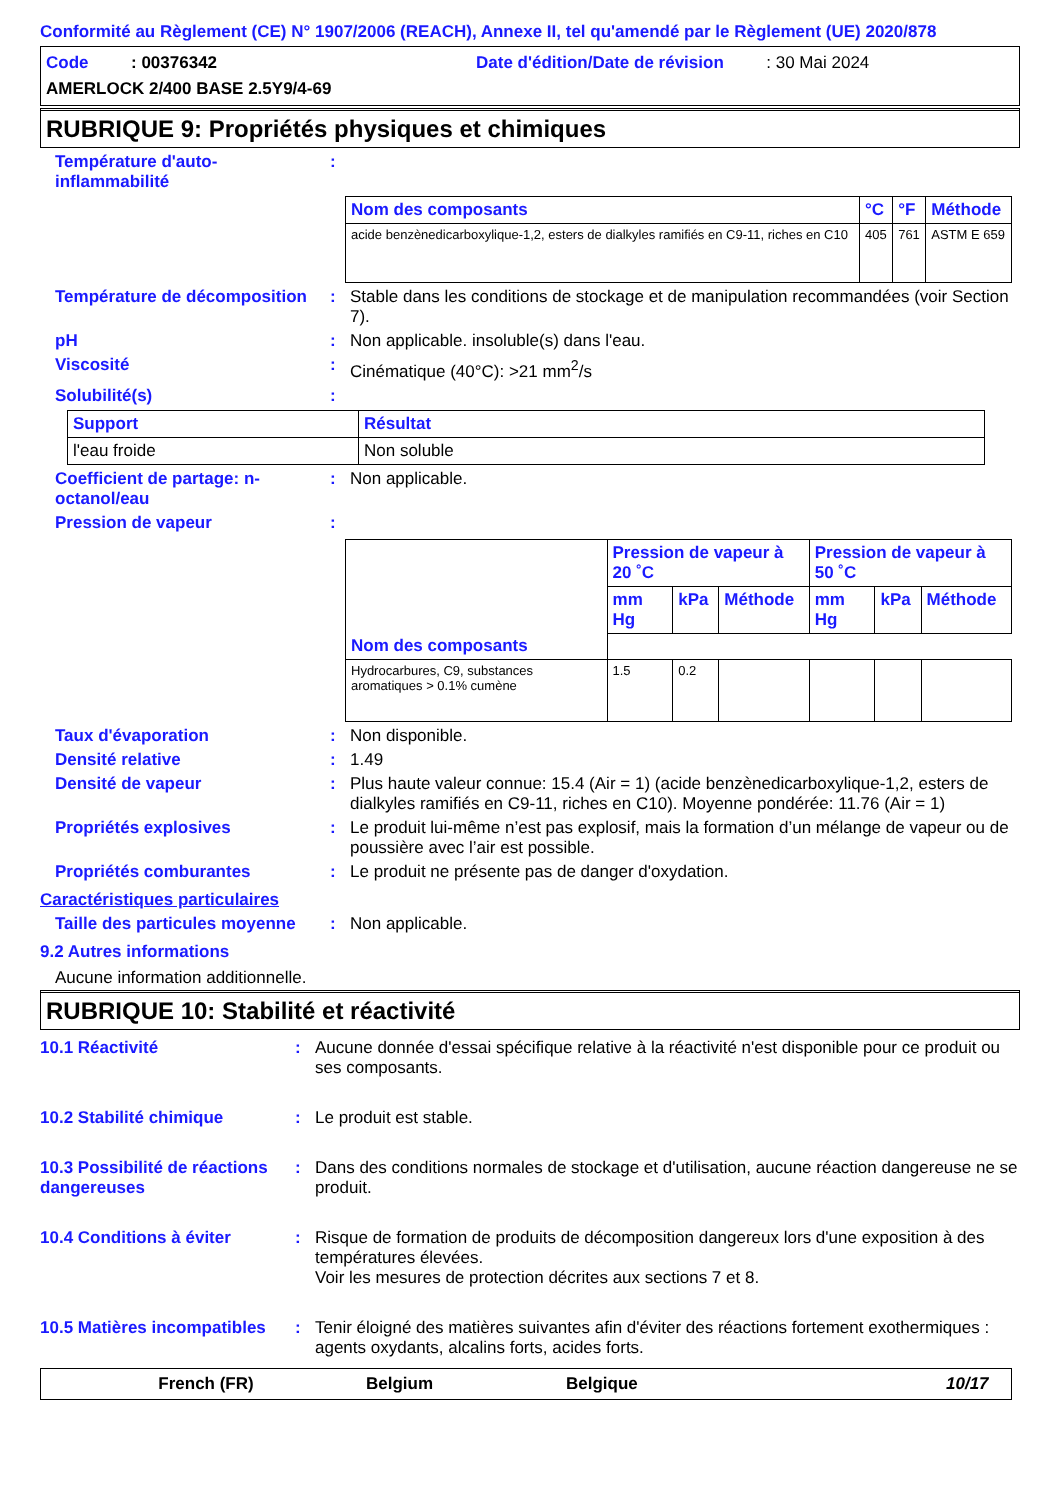Conformité au Règlement (CE) N° 1907/2006 (REACH), Annexe II, tel qu'amendé par le Règlement (UE) 2020/878
Code : 00376342 Date d'édition/Date de révision : 30 Mai 2024
AMERLOCK 2/400 BASE 2.5Y9/4-69
RUBRIQUE 9: Propriétés physiques et chimiques
Température d'auto-inflammabilité
:
| Nom des composants | °C | °F | Méthode |
| --- | --- | --- | --- |
| acide benzènedicarboxylique-1,2, esters de dialkyles ramifiés en C9-11, riches en C10 | 405 | 761 | ASTM E 659 |
Température de décomposition
: Stable dans les conditions de stockage et de manipulation recommandées (voir Section 7).
pH : Non applicable. insoluble(s) dans l'eau.
Viscosité : Cinématique (40°C): >21 mm<sup>2</sup>/s
Solubilité(s) :
| Support | Résultat |
| --- | --- |
| l'eau froide | Non soluble |
Coefficient de partage: n-octanol/eau
: Non applicable.
Pression de vapeur :
| | Pression de vapeur à 20 ˚C | | | Pression de vapeur à 50 ˚C | | |
| | mm Hg | kPa | Méthode | mm Hg | kPa | Méthode |
| Nom des composants | | | | | | |
| Hydrocarbures, C9, substances aromatiques > 0.1% cumène | 1.5 | 0.2 | | | | |
Taux d'évaporation : Non disponible.
Densité relative : 1.49
Densité de vapeur : Plus haute valeur connue: 15.4 (Air = 1) (acide benzènedicarboxylique-1,2, esters de dialkyles ramifiés en C9-11, riches en C10). Moyenne pondérée: 11.76 (Air = 1)
Propriétés explosives : Le produit lui-même n’est pas explosif, mais la formation d’un mélange de vapeur ou de poussière avec l’air est possible.
Propriétés comburantes : Le produit ne présente pas de danger d'oxydation.
Caractéristiques particulaires
Taille des particules moyenne
: Non applicable.
9.2 Autres informations
Aucune information additionnelle.
RUBRIQUE 10: Stabilité et réactivité
10.1 Réactivité : Aucune donnée d'essai spécifique relative à la réactivité n'est disponible pour ce produit ou ses composants.
10.2 Stabilité chimique : Le produit est stable.
10.3 Possibilité de réactions dangereuses
: Dans des conditions normales de stockage et d'utilisation, aucune réaction dangereuse ne se produit.
10.4 Conditions à éviter : Risque de formation de produits de décomposition dangereux lors d'une exposition à des températures élevées.
Voir les mesures de protection décrites aux sections 7 et 8.
10.5 Matières incompatibles
: Tenir éloigné des matières suivantes afin d'éviter des réactions fortement exothermiques : agents oxydants, alcalins forts, acides forts.
French (FR) Belgium Belgique 10/17